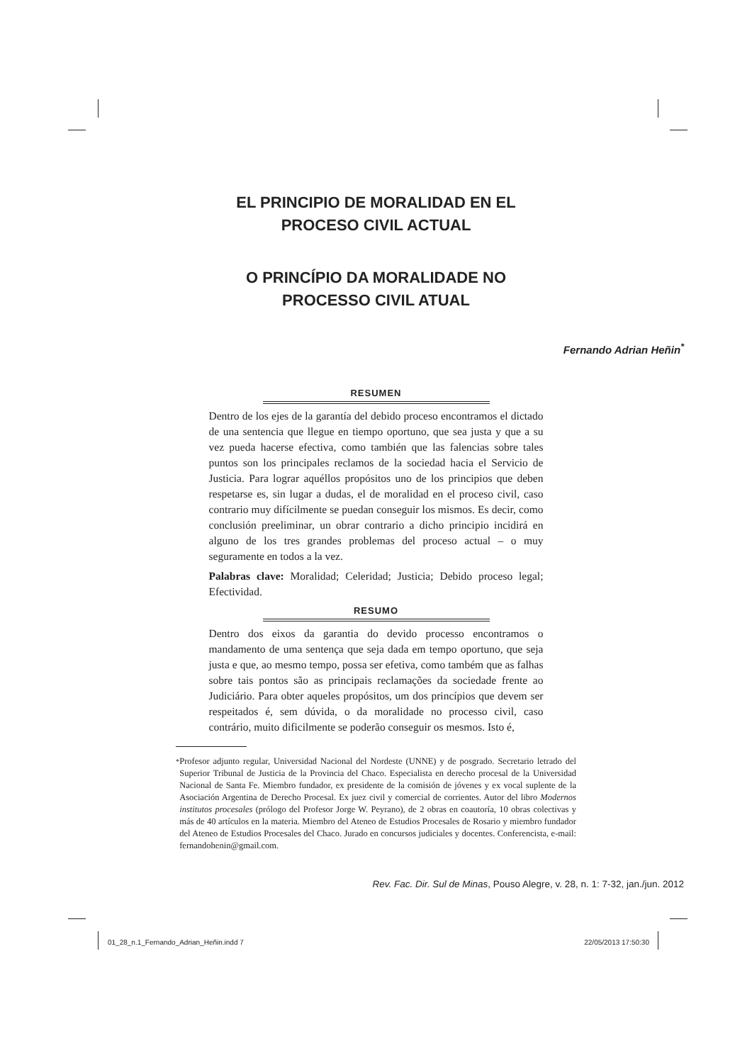EL PRINCIPIO DE MORALIDAD EN EL
PROCESO CIVIL ACTUAL
O PRINCÍPIO DA MORALIDADE NO
PROCESSO CIVIL ATUAL
Fernando Adrian Heñin<sup>*</sup>
RESUMEN
Dentro de los ejes de la garantía del debido proceso encontramos el dictado de una sentencia que llegue en tiempo oportuno, que sea justa y que a su vez pueda hacerse efectiva, como también que las falencias sobre tales puntos son los principales reclamos de la sociedad hacia el Servicio de Justicia. Para lograr aquéllos propósitos uno de los principios que deben respetarse es, sin lugar a dudas, el de moralidad en el proceso civil, caso contrario muy difícilmente se puedan conseguir los mismos. Es decir, como conclusión preeliminar, un obrar contrario a dicho principio incidirá en alguno de los tres grandes problemas del proceso actual – o muy seguramente en todos a la vez.
Palabras clave: Moralidad; Celeridad; Justicia; Debido proceso legal; Efectividad.
RESUMO
Dentro dos eixos da garantia do devido processo encontramos o mandamento de uma sentença que seja dada em tempo oportuno, que seja justa e que, ao mesmo tempo, possa ser efetiva, como também que as falhas sobre tais pontos são as principais reclamações da sociedade frente ao Judiciário. Para obter aqueles propósitos, um dos princípios que devem ser respeitados é, sem dúvida, o da moralidade no processo civil, caso contrário, muito dificilmente se poderão conseguir os mesmos. Isto é,
<sup>*</sup> Profesor adjunto regular, Universidad Nacional del Nordeste (UNNE) y de posgrado. Secretario letrado del Superior Tribunal de Justicia de la Provincia del Chaco. Especialista en derecho procesal de la Universidad Nacional de Santa Fe. Miembro fundador, ex presidente de la comisión de jóvenes y ex vocal suplente de la Asociación Argentina de Derecho Procesal. Ex juez civil y comercial de corrientes. Autor del libro Modernos institutos procesales (prólogo del Profesor Jorge W. Peyrano), de 2 obras en coautoría, 10 obras colectivas y más de 40 artículos en la materia. Miembro del Ateneo de Estudios Procesales de Rosario y miembro fundador del Ateneo de Estudios Procesales del Chaco. Jurado en concursos judiciales y docentes. Conferencista, e-mail: fernandohenin@gmail.com.
Rev. Fac. Dir. Sul de Minas, Pouso Alegre, v. 28, n. 1: 7-32, jan./jun. 2012
01_28_n.1_Fernando_Adrian_Heñin.indd 7 22/05/2013 17:50:30